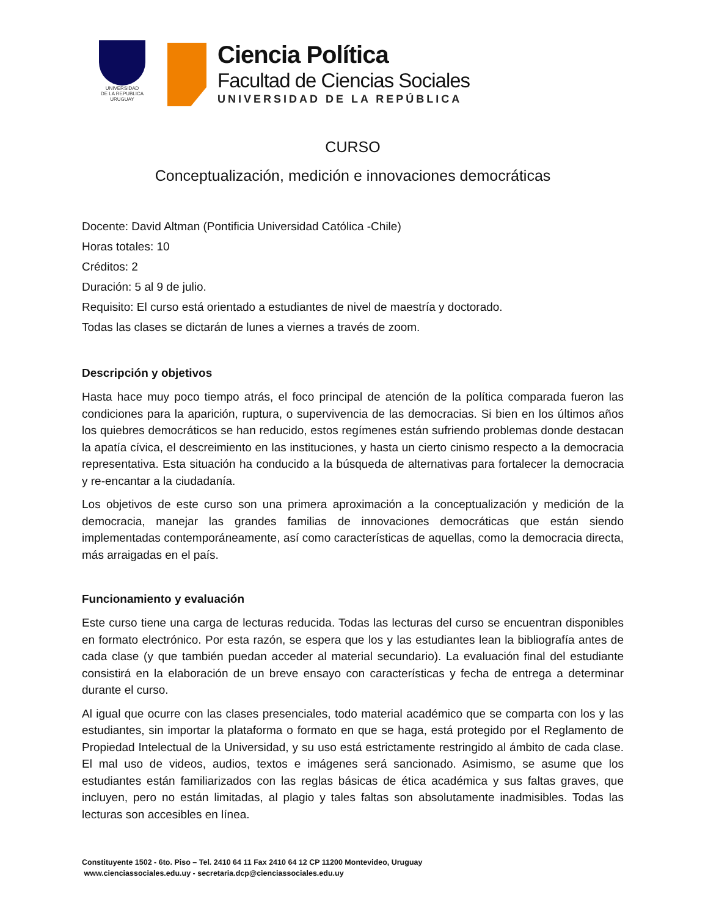UNIVERSIDAD
DE LA REPUBLICA
URUGUAY
Ciencia Política
Facultad de Ciencias Sociales
UNIVERSIDAD DE LA REPÚBLICA
CURSO
Conceptualización, medición e innovaciones democráticas
Docente: David Altman (Pontificia Universidad Católica -Chile)
Horas totales: 10
Créditos: 2
Duración: 5 al 9 de julio.
Requisito: El curso está orientado a estudiantes de nivel de maestría y doctorado.
Todas las clases se dictarán de lunes a viernes a través de zoom.
Descripción y objetivos
Hasta hace muy poco tiempo atrás, el foco principal de atención de la política comparada fueron las condiciones para la aparición, ruptura, o supervivencia de las democracias. Si bien en los últimos años los quiebres democráticos se han reducido, estos regímenes están sufriendo problemas donde destacan la apatía cívica, el descreimiento en las instituciones, y hasta un cierto cinismo respecto a la democracia representativa. Esta situación ha conducido a la búsqueda de alternativas para fortalecer la democracia y re-encantar a la ciudadanía.
Los objetivos de este curso son una primera aproximación a la conceptualización y medición de la democracia, manejar las grandes familias de innovaciones democráticas que están siendo implementadas contemporáneamente, así como características de aquellas, como la democracia directa, más arraigadas en el país.
Funcionamiento y evaluación
Este curso tiene una carga de lecturas reducida. Todas las lecturas del curso se encuentran disponibles en formato electrónico. Por esta razón, se espera que los y las estudiantes lean la bibliografía antes de cada clase (y que también puedan acceder al material secundario). La evaluación final del estudiante consistirá en la elaboración de un breve ensayo con características y fecha de entrega a determinar durante el curso.
Al igual que ocurre con las clases presenciales, todo material académico que se comparta con los y las estudiantes, sin importar la plataforma o formato en que se haga, está protegido por el Reglamento de Propiedad Intelectual de la Universidad, y su uso está estrictamente restringido al ámbito de cada clase. El mal uso de videos, audios, textos e imágenes será sancionado. Asimismo, se asume que los estudiantes están familiarizados con las reglas básicas de ética académica y sus faltas graves, que incluyen, pero no están limitadas, al plagio y tales faltas son absolutamente inadmisibles. Todas las lecturas son accesibles en línea.
Constituyente 1502 - 6to. Piso – Tel. 2410 64 11 Fax 2410 64 12 CP 11200 Montevideo, Uruguay
www.cienciassociales.edu.uy - secretaria.dcp@cienciassociales.edu.uy